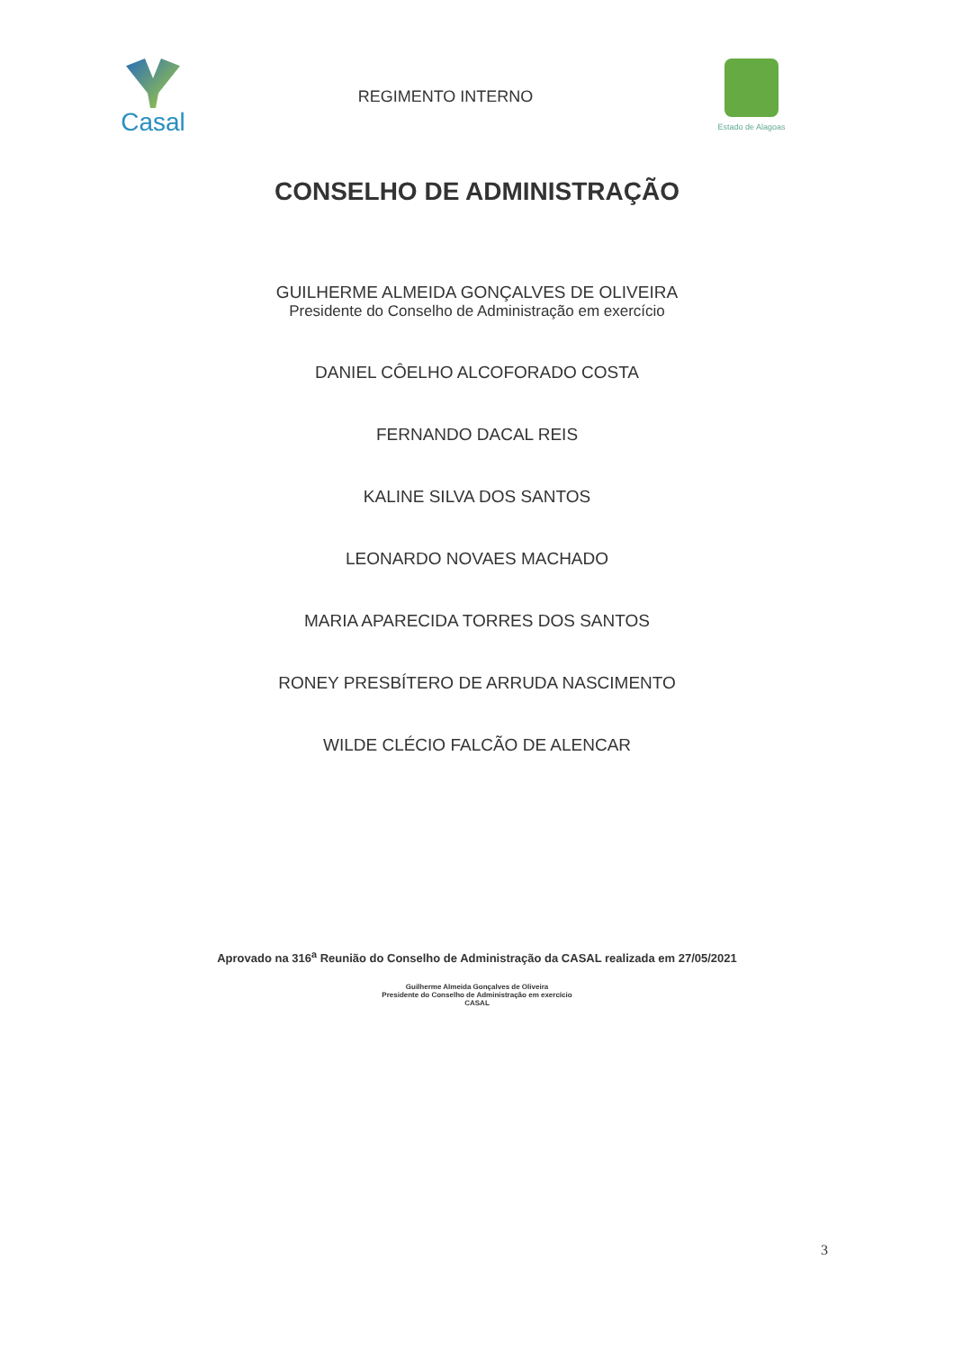Casal
REGIMENTO INTERNO
Estado de Alagoas
CONSELHO DE ADMINISTRAÇÃO
GUILHERME ALMEIDA GONÇALVES DE OLIVEIRA
Presidente do Conselho de Administração em exercício
DANIEL CÔELHO ALCOFORADO COSTA
FERNANDO DACAL REIS
KALINE SILVA DOS SANTOS
LEONARDO NOVAES MACHADO
MARIA APARECIDA TORRES DOS SANTOS
RONEY PRESBÍTERO DE ARRUDA NASCIMENTO
WILDE CLÉCIO FALCÃO DE ALENCAR
Aprovado na 316<sup>a</sup> Reunião do Conselho de Administração da CASAL realizada em 27/05/2021
Guilherme Almeida Gonçalves de Oliveira
Presidente do Conselho de Administração em exercício
CASAL
3